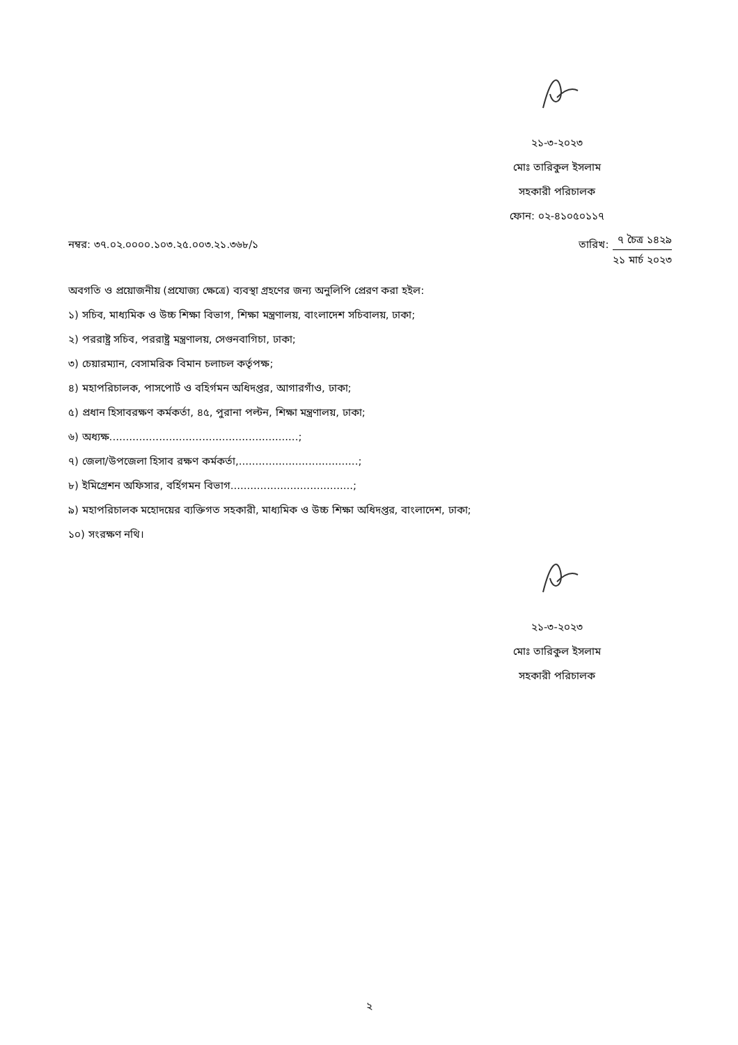২১-৩-২০২৩
মোঃ তারিকুল ইসলাম
সহকারী পরিচালক
ফোন: ০২-৪১০৫০১১৭
নম্বর: ৩৭.০২.০০০০.১০৩.২৫.০০৩.২১.৩৬৮/১
তারিখ:
৭ চৈত্র ১৪২৯
২১ মার্চ ২০২৩
অবগতি ও প্রয়োজনীয় (প্রযোজ্য ক্ষেত্রে) ব্যবস্থা গ্রহণের জন্য অনুলিপি প্রেরণ করা হইল:
১) সচিব, মাধ্যমিক ও উচ্চ শিক্ষা বিভাগ, শিক্ষা মন্ত্রণালয়, বাংলাদেশ সচিবালয়, ঢাকা;
২) পররাষ্ট্র সচিব, পররাষ্ট্র মন্ত্রণালয়, সেগুনবাগিচা, ঢাকা;
৩) চেয়ারম্যান, বেসামরিক বিমান চলাচল কর্তৃপক্ষ;
৪) মহাপরিচালক, পাসপোর্ট ও বহির্গমন অধিদপ্তর, আগারগাঁও, ঢাকা;
৫) প্রধান হিসাবরক্ষণ কর্মকর্তা, ৪৫, পুরানা পল্টন, শিক্ষা মন্ত্রণালয়, ঢাকা;
৬) অধ্যক্ষ.........................................................;
৭) জেলা/উপজেলা হিসাব রক্ষণ কর্মকর্তা,....................................;
৮) ইমিগ্রেশন অফিসার, বর্হিগমন বিভাগ.....................................;
৯) মহাপরিচালক মহোদয়ের ব্যক্তিগত সহকারী, মাধ্যমিক ও উচ্চ শিক্ষা অধিদপ্তর, বাংলাদেশ, ঢাকা;
১০) সংরক্ষণ নথি।
২১-৩-২০২৩
মোঃ তারিকুল ইসলাম
সহকারী পরিচালক
২